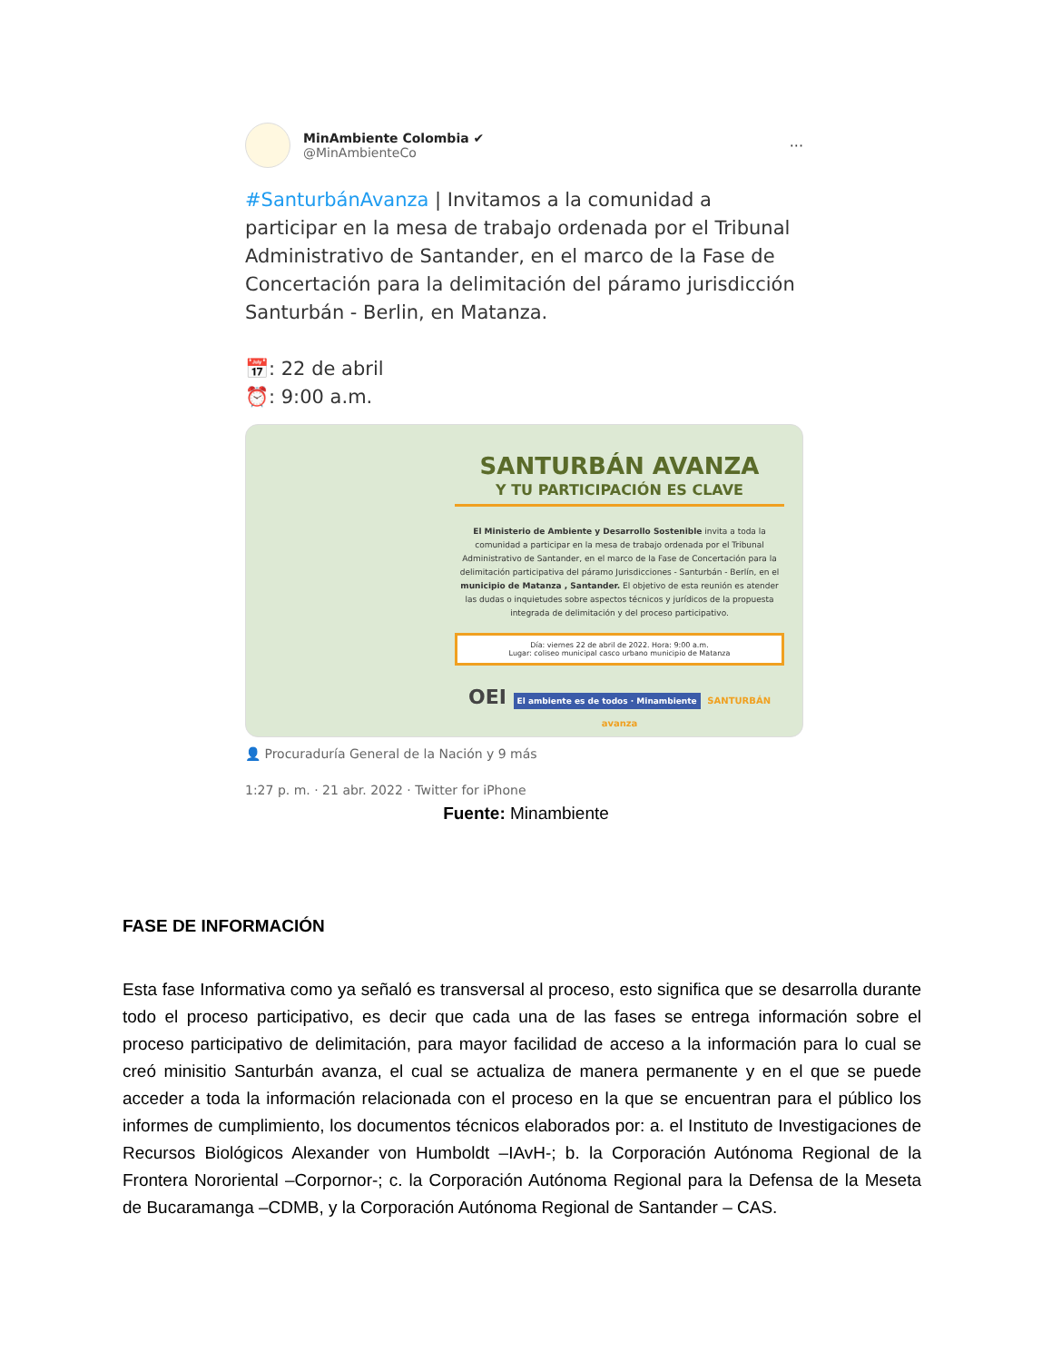MinAmbiente Colombia ✔
@MinAmbienteCo
···
#SanturbánAvanza | Invitamos a la comunidad a participar en la mesa de trabajo ordenada por el Tribunal Administrativo de Santander, en el marco de la Fase de Concertación para la delimitación del páramo jurisdicción Santurbán - Berlin, en Matanza.
📅: 22 de abril
⏰: 9:00 a.m.
SANTURBÁN AVANZA
Y TU PARTICIPACIÓN ES CLAVE
El Ministerio de Ambiente y Desarrollo Sostenible invita a toda la comunidad a participar en la mesa de trabajo ordenada por el Tribunal Administrativo de Santander, en el marco de la Fase de Concertación para la delimitación participativa del páramo Jurisdicciones - Santurbán - Berlín, en el municipio de Matanza , Santander. El objetivo de esta reunión es atender las dudas o inquietudes sobre aspectos técnicos y jurídicos de la propuesta integrada de delimitación y del proceso participativo.
Día: viernes 22 de abril de 2022. Hora: 9:00 a.m.
Lugar: coliseo municipal casco urbano municipio de Matanza
OEI El ambiente es de todos · Minambiente SANTURBÁN avanza
👤 Procuraduría General de la Nación y 9 más
1:27 p. m. · 21 abr. 2022 · Twitter for iPhone
Fuente: Minambiente
FASE DE INFORMACIÓN
Esta fase Informativa como ya señaló es transversal al proceso, esto significa que se desarrolla durante todo el proceso participativo, es decir que cada una de las fases se entrega información sobre el proceso participativo de delimitación, para mayor facilidad de acceso a la información para lo cual se creó minisitio Santurbán avanza, el cual se actualiza de manera permanente y en el que se puede acceder a toda la información relacionada con el proceso en la que se encuentran para el público los informes de cumplimiento, los documentos técnicos elaborados por: a. el Instituto de Investigaciones de Recursos Biológicos Alexander von Humboldt –IAvH-; b. la Corporación Autónoma Regional de la Frontera Nororiental –Corpornor-; c. la Corporación Autónoma Regional para la Defensa de la Meseta de Bucaramanga –CDMB, y la Corporación Autónoma Regional de Santander – CAS.